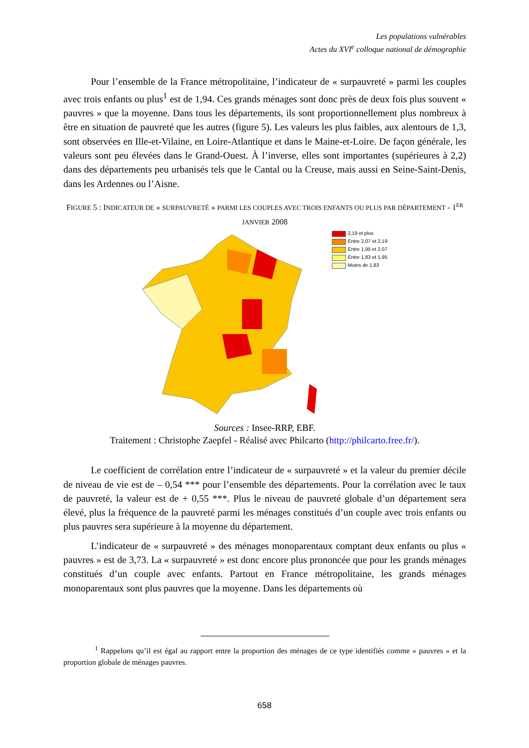Les populations vulnérables
Actes du XVI<sup>e</sup> colloque national de démographie
Pour l’ensemble de la France métropolitaine, l’indicateur de « surpauvreté » parmi les couples avec trois enfants ou plus<sup>1</sup> est de 1,94. Ces grands ménages sont donc près de deux fois plus souvent « pauvres » que la moyenne. Dans tous les départements, ils sont proportionnellement plus nombreux à être en situation de pauvreté que les autres (figure 5). Les valeurs les plus faibles, aux alentours de 1,3, sont observées en Ille-et-Vilaine, en Loire-Atlantique et dans le Maine-et-Loire. De façon générale, les valeurs sont peu élevées dans le Grand-Ouest. À l’inverse, elles sont importantes (supérieures à 2,2) dans des départements peu urbanisés tels que le Cantal ou la Creuse, mais aussi en Seine-Saint-Denis, dans les Ardennes ou l’Aisne.
FIGURE 5 : INDICATEUR DE « SURPAUVRETÉ » PARMI LES COUPLES AVEC TROIS ENFANTS OU PLUS PAR DÉPARTEMENT - 1<sup>ER</sup> JANVIER 2008
2,19 et plus
Entre 2,07 et 2,19
Entre 1,95 et 2,07
Entre 1,83 et 1,95
Moins de 1,83
Sources : Insee-RRP, EBF.
Traitement : Christophe Zaepfel - Réalisé avec Philcarto (http://philcarto.free.fr/).
Le coefficient de corrélation entre l’indicateur de « surpauvreté » et la valeur du premier décile de niveau de vie est de – 0,54 *** pour l’ensemble des départements. Pour la corrélation avec le taux de pauvreté, la valeur est de + 0,55 ***. Plus le niveau de pauvreté globale d’un département sera élevé, plus la fréquence de la pauvreté parmi les ménages constitués d’un couple avec trois enfants ou plus pauvres sera supérieure à la moyenne du département.
L’indicateur de « surpauvreté » des ménages monoparentaux comptant deux enfants ou plus « pauvres » est de 3,73. La « surpauvreté » est donc encore plus prononcée que pour les grands ménages constitués d’un couple avec enfants. Partout en France métropolitaine, les grands ménages monoparentaux sont plus pauvres que la moyenne. Dans les départements où
<sup>1</sup> Rappelons qu’il est égal au rapport entre la proportion des ménages de ce type identifiés comme « pauvres » et la proportion globale de ménages pauvres.
658